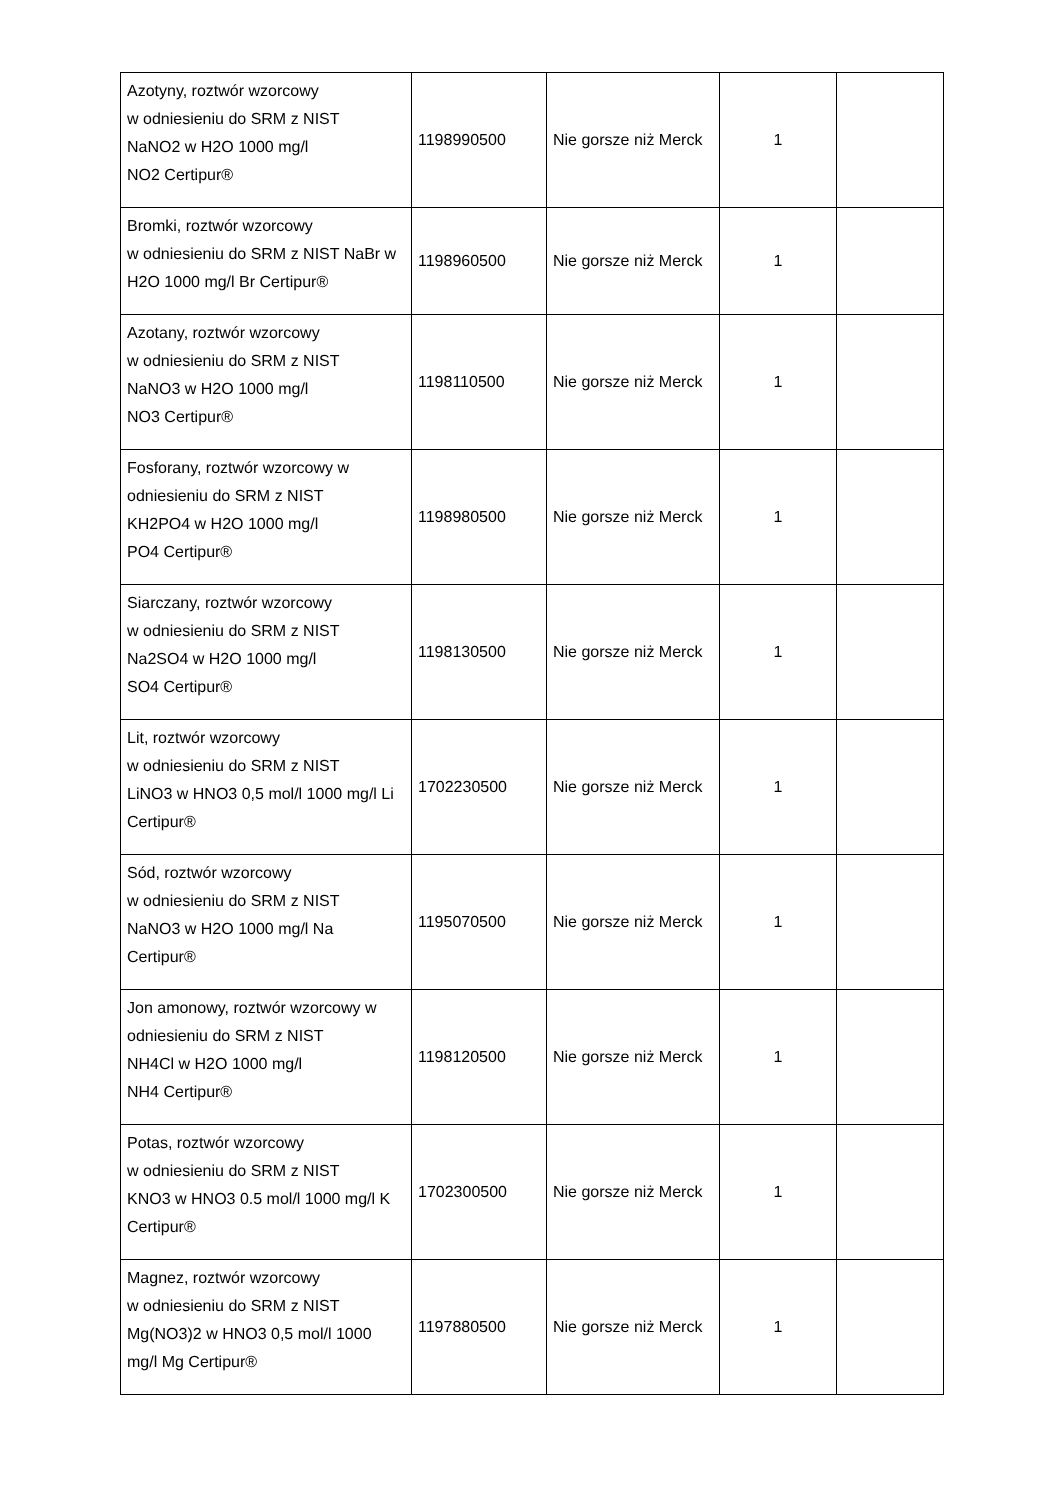| Azotyny, roztwór wzorcowy w odniesieniu do SRM z NIST NaNO2 w H2O 1000 mg/l NO2 Certipur® | 1198990500 | Nie gorsze niż Merck | 1 | |
| Bromki, roztwór wzorcowy w odniesieniu do SRM z NIST NaBr w H2O 1000 mg/l Br Certipur® | 1198960500 | Nie gorsze niż Merck | 1 | |
| Azotany, roztwór wzorcowy w odniesieniu do SRM z NIST NaNO3 w H2O 1000 mg/l NO3 Certipur® | 1198110500 | Nie gorsze niż Merck | 1 | |
| Fosforany, roztwór wzorcowy w odniesieniu do SRM z NIST KH2PO4 w H2O 1000 mg/l PO4 Certipur® | 1198980500 | Nie gorsze niż Merck | 1 | |
| Siarczany, roztwór wzorcowy w odniesieniu do SRM z NIST Na2SO4 w H2O 1000 mg/l SO4 Certipur® | 1198130500 | Nie gorsze niż Merck | 1 | |
| Lit, roztwór wzorcowy w odniesieniu do SRM z NIST LiNO3 w HNO3 0,5 mol/l 1000 mg/l Li Certipur® | 1702230500 | Nie gorsze niż Merck | 1 | |
| Sód, roztwór wzorcowy w odniesieniu do SRM z NIST NaNO3 w H2O 1000 mg/l Na Certipur® | 1195070500 | Nie gorsze niż Merck | 1 | |
| Jon amonowy, roztwór wzorcowy w odniesieniu do SRM z NIST NH4Cl w H2O 1000 mg/l NH4 Certipur® | 1198120500 | Nie gorsze niż Merck | 1 | |
| Potas, roztwór wzorcowy w odniesieniu do SRM z NIST KNO3 w HNO3 0.5 mol/l 1000 mg/l K Certipur® | 1702300500 | Nie gorsze niż Merck | 1 | |
| Magnez, roztwór wzorcowy w odniesieniu do SRM z NIST Mg(NO3)2 w HNO3 0,5 mol/l 1000 mg/l Mg Certipur® | 1197880500 | Nie gorsze niż Merck | 1 | |